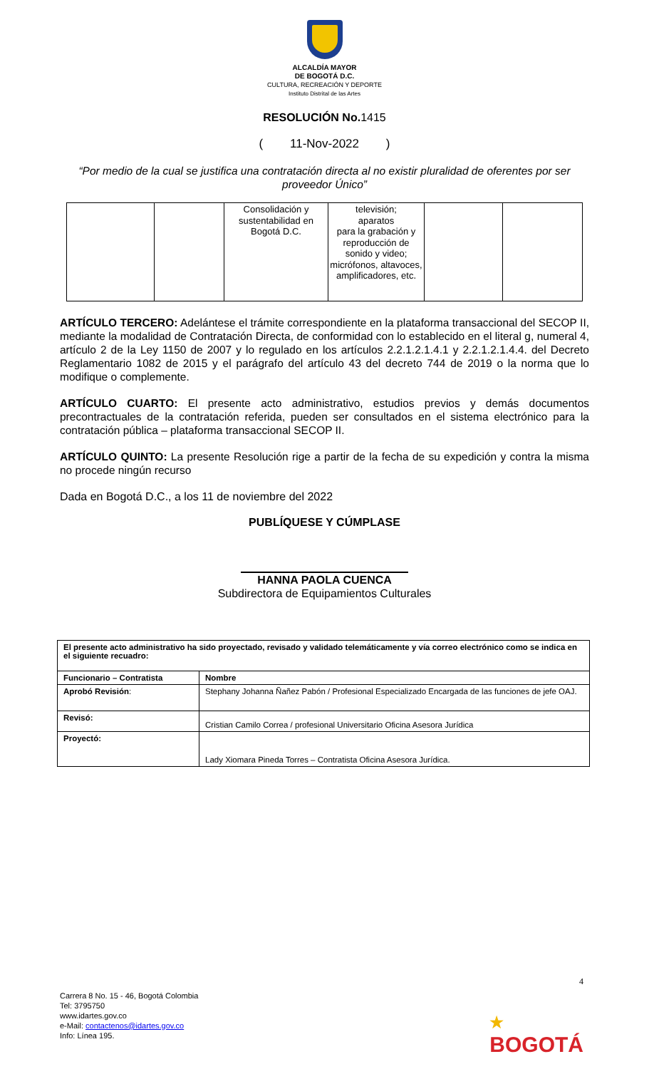ALCALDÍA MAYOR
DE BOGOTÁ D.C.
CULTURA, RECREACIÓN Y DEPORTE
Instituto Distrital de las Artes
RESOLUCIÓN No. 1415
( 11-Nov-2022 )
“Por medio de la cual se justifica una contratación directa al no existir pluralidad de oferentes por ser proveedor Único”
| | | Consolidación y sustentabilidad en Bogotá D.C. | televisión; aparatos para la grabación y reproducción de sonido y video; micrófonos, altavoces, amplificadores, etc. | | |
ARTÍCULO TERCERO: Adelántese el trámite correspondiente en la plataforma transaccional del SECOP II, mediante la modalidad de Contratación Directa, de conformidad con lo establecido en el literal g, numeral 4, artículo 2 de la Ley 1150 de 2007 y lo regulado en los artículos 2.2.1.2.1.4.1 y 2.2.1.2.1.4.4. del Decreto Reglamentario 1082 de 2015 y el parágrafo del artículo 43 del decreto 744 de 2019 o la norma que lo modifique o complemente.
ARTÍCULO CUARTO: El presente acto administrativo, estudios previos y demás documentos precontractuales de la contratación referida, pueden ser consultados en el sistema electrónico para la contratación pública – plataforma transaccional SECOP II.
ARTÍCULO QUINTO: La presente Resolución rige a partir de la fecha de su expedición y contra la misma no procede ningún recurso
Dada en Bogotá D.C., a los 11 de noviembre del 2022
PUBLÍQUESE Y CÚMPLASE
HANNA PAOLA CUENCA
Subdirectora de Equipamientos Culturales
| El presente acto administrativo ha sido proyectado, revisado y validado telemáticamente y vía correo electrónico como se indica en el siguiente recuadro: | |
| Funcionario – Contratista | Nombre |
| Aprobó Revisión : | Stephany Johanna Ñañez Pabón / Profesional Especializado Encargada de las funciones de jefe OAJ. |
| Revisó: | Cristian Camilo Correa / profesional Universitario Oficina Asesora Jurídica |
| Proyectó: | Lady Xiomara Pineda Torres – Contratista Oficina Asesora Jurídica. |
4
Carrera 8 No. 15 - 46, Bogotá Colombia
Tel: 3795750
www.idartes.gov.co
e-Mail: contactenos@idartes.gov.co
Info: Línea 195.
★
BOGOTÁ